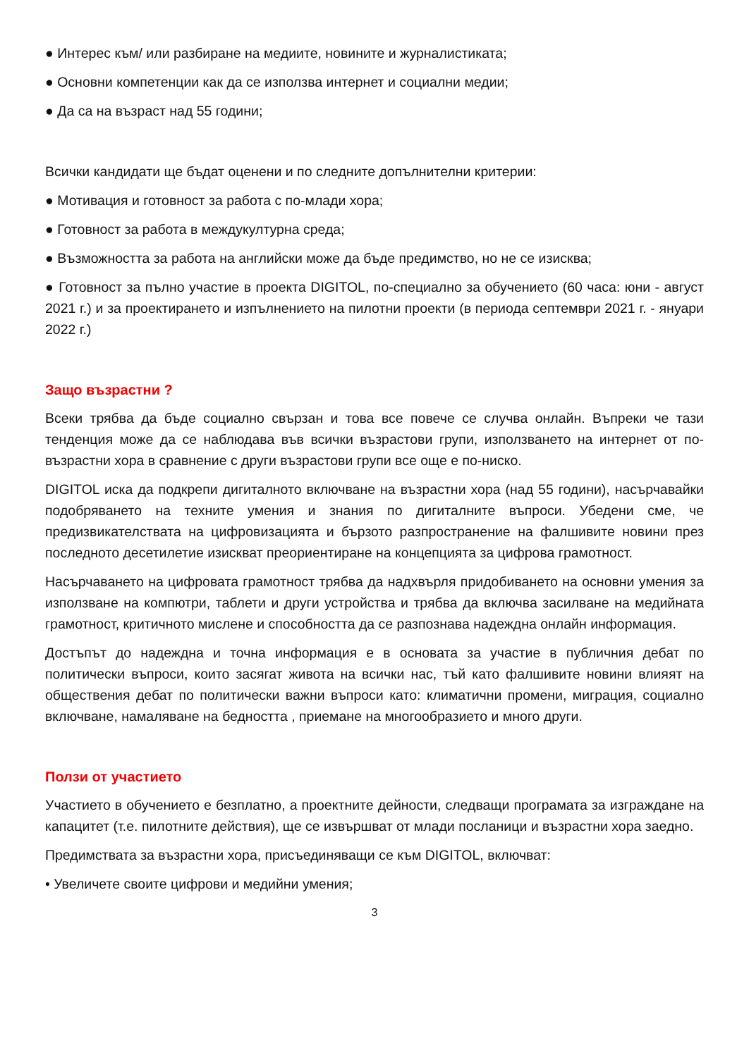● Интерес към/ или разбиране на медиите, новините и журналистиката;
● Основни компетенции как да се използва интернет и социални медии;
● Да са на възраст над 55 години;
Всички кандидати ще бъдат оценени и по следните допълнителни критерии:
● Мотивация и готовност за работа с по-млади хора;
● Готовност за работа в междукултурна среда;
● Възможността за работа на английски може да бъде предимство, но не се изисква;
● Готовност за пълно участие в проекта DIGITOL, по-специално за обучението (60 часа: юни - август 2021 г.) и за проектирането и изпълнението на пилотни проекти (в периода септември 2021 г. - януари 2022 г.)
Защо възрастни ?
Всеки трябва да бъде социално свързан и това все повече се случва онлайн. Въпреки че тази тенденция може да се наблюдава във всички възрастови групи, използването на интернет от по-възрастни хора в сравнение с други възрастови групи все още е по-ниско.
DIGITOL иска да подкрепи дигиталното включване на възрастни хора (над 55 години), насърчавайки подобряването на техните умения и знания по дигиталните въпроси. Убедени сме, че предизвикателствата на цифровизацията и бързото разпространение на фалшивите новини през последното десетилетие изискват преориентиране на концепцията за цифрова грамотност.
Насърчаването на цифровата грамотност трябва да надхвърля придобиването на основни умения за използване на компютри, таблети и други устройства и трябва да включва засилване на медийната грамотност, критичното мислене и способността да се разпознава надеждна онлайн информация.
Достъпът до надеждна и точна информация е в основата за участие в публичния дебат по политически въпроси, които засягат живота на всички нас, тъй като фалшивите новини влияят на обществения дебат по политически важни въпроси като: климатични промени, миграция, социално включване, намаляване на бедността , приемане на многообразието и много други.
Ползи от участието
Участието в обучението е безплатно, а проектните дейности, следващи програмата за изграждане на капацитет (т.е. пилотните действия), ще се извършват от млади посланици и възрастни хора заедно.
Предимствата за възрастни хора, присъединяващи се към DIGITOL, включват:
• Увеличете своите цифрови и медийни умения;
3